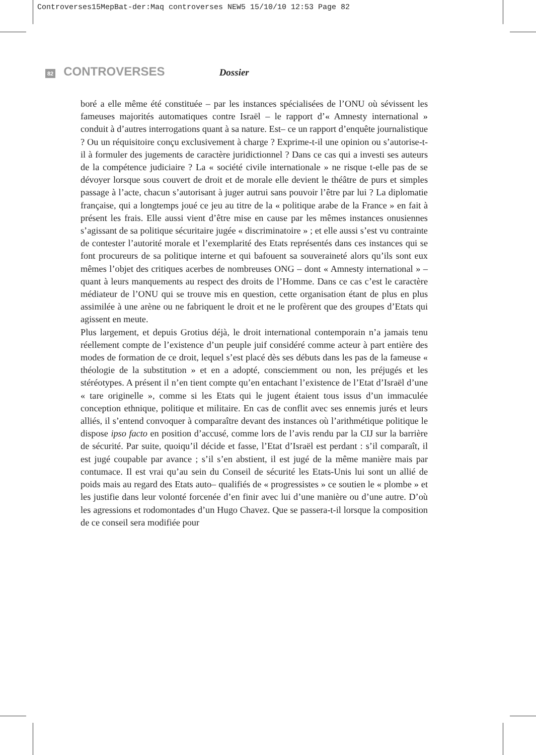Controverses15MepBat-der:Maq controverses NEW5 15/10/10 12:53 Page 82
82 CONTROVERSES Dossier
boré a elle même été constituée – par les instances spécialisées de l’ONU où sévissent les fameuses majorités automatiques contre Israël – le rapport d’« Amnesty international » conduit à d’autres interrogations quant à sa nature. Est– ce un rapport d’enquête journalistique ? Ou un réquisitoire conçu exclusivement à charge ? Exprime-t-il une opinion ou s’autorise-t-il à formuler des jugements de caractère juridictionnel ? Dans ce cas qui a investi ses auteurs de la compétence judiciaire ? La « société civile internationale » ne risque t-elle pas de se dévoyer lorsque sous couvert de droit et de morale elle devient le théâtre de purs et simples passage à l’acte, chacun s’autorisant à juger autrui sans pouvoir l’être par lui ? La diplomatie française, qui a longtemps joué ce jeu au titre de la « politique arabe de la France » en fait à présent les frais. Elle aussi vient d’être mise en cause par les mêmes instances onusiennes s’agissant de sa politique sécuritaire jugée « discriminatoire » ; et elle aussi s’est vu contrainte de contester l’autorité morale et l’exemplarité des Etats représentés dans ces instances qui se font procureurs de sa politique interne et qui bafouent sa souveraineté alors qu’ils sont eux mêmes l’objet des critiques acerbes de nombreuses ONG – dont « Amnesty international » – quant à leurs manquements au respect des droits de l’Homme. Dans ce cas c’est le caractère médiateur de l’ONU qui se trouve mis en question, cette organisation étant de plus en plus assimilée à une arène ou ne fabriquent le droit et ne le profèrent que des groupes d’Etats qui agissent en meute.
Plus largement, et depuis Grotius déjà, le droit international contemporain n’a jamais tenu réellement compte de l’existence d’un peuple juif considéré comme acteur à part entière des modes de formation de ce droit, lequel s’est placé dès ses débuts dans les pas de la fameuse « théologie de la substitution » et en a adopté, consciemment ou non, les préjugés et les stéréotypes. A présent il n’en tient compte qu’en entachant l’existence de l’Etat d’Israël d’une « tare originelle », comme si les Etats qui le jugent étaient tous issus d’un immaculée conception ethnique, politique et militaire. En cas de conflit avec ses ennemis jurés et leurs alliés, il s’entend convoquer à comparaître devant des instances où l’arithmétique politique le dispose ipso facto en position d’accusé, comme lors de l’avis rendu par la CIJ sur la barrière de sécurité. Par suite, quoiqu’il décide et fasse, l’Etat d’Israël est perdant : s’il comparaît, il est jugé coupable par avance ; s’il s’en abstient, il est jugé de la même manière mais par contumace. Il est vrai qu’au sein du Conseil de sécurité les Etats-Unis lui sont un allié de poids mais au regard des Etats auto– qualifiés de « progressistes » ce soutien le « plombe » et les justifie dans leur volonté forcenée d’en finir avec lui d’une manière ou d’une autre. D’où les agressions et rodomontades d’un Hugo Chavez. Que se passera-t-il lorsque la composition de ce conseil sera modifiée pour